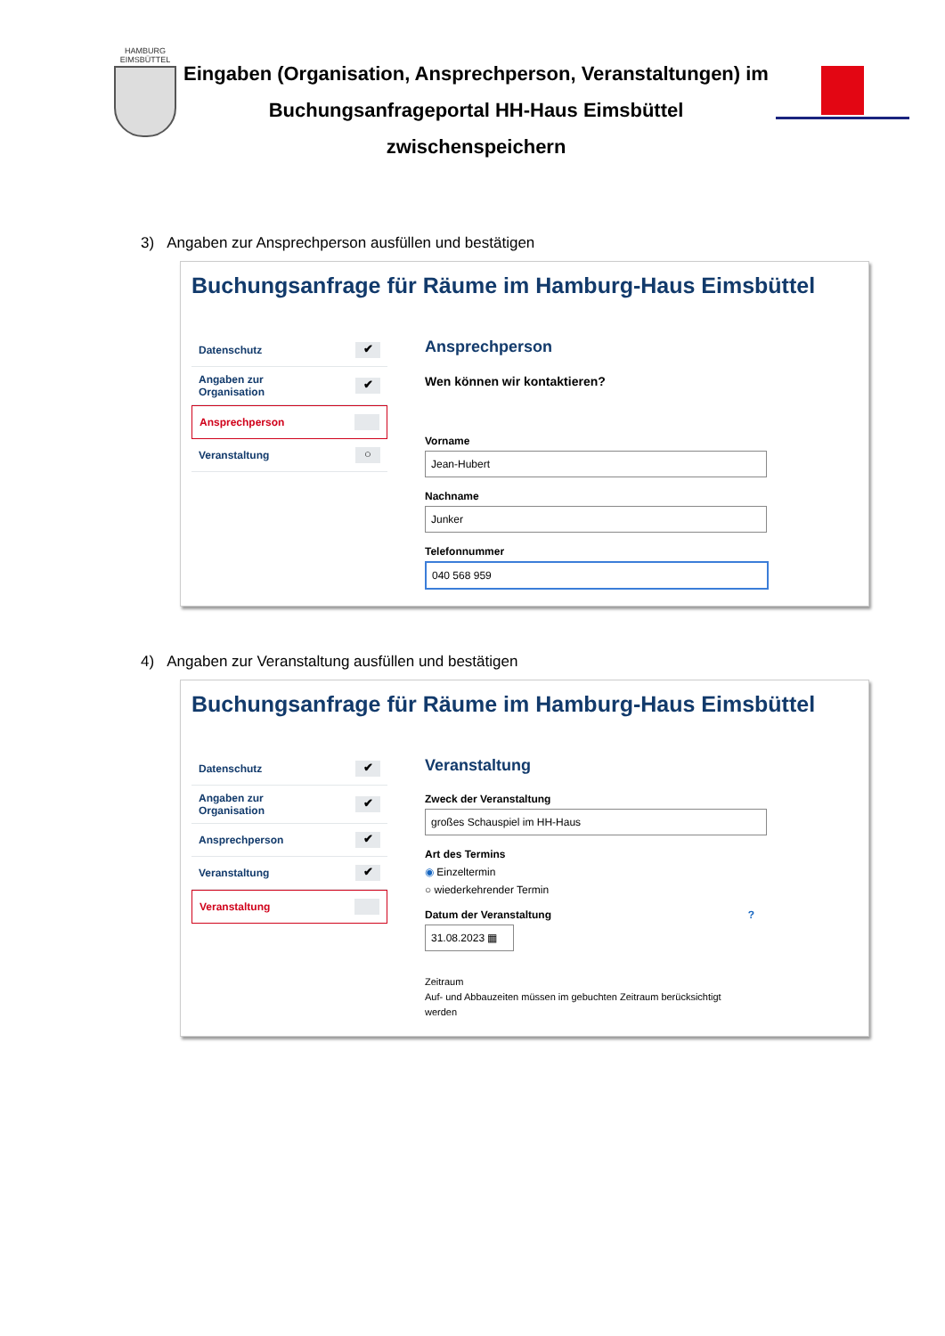HAMBURG
EIMSBÜTTEL
Eingaben (Organisation, Ansprechperson, Veranstaltungen) im
Buchungsanfrageportal HH-Haus Eimsbüttel
zwischenspeichern
3) Angaben zur Ansprechperson ausfüllen und bestätigen
Buchungsanfrage für Räume im Hamburg-Haus Eimsbüttel
Datenschutz ✔
Angaben zur
Organisation ✔
Ansprechperson
Veranstaltung ○
Ansprechperson
Wen können wir kontaktieren?
Vorname
Jean-Hubert
Nachname
Junker
Telefonnummer
040 568 959
4) Angaben zur Veranstaltung ausfüllen und bestätigen
Buchungsanfrage für Räume im Hamburg-Haus Eimsbüttel
Datenschutz ✔
Angaben zur
Organisation ✔
Ansprechperson ✔
Veranstaltung ✔
Veranstaltung
Veranstaltung
Zweck der Veranstaltung
großes Schauspiel im HH-Haus
Art des Termins
◉ Einzeltermin
○ wiederkehrender Termin
Datum der Veranstaltung ?
31.08.2023 ▦
Zeitraum
Auf- und Abbauzeiten müssen im gebuchten Zeitraum berücksichtigt
werden